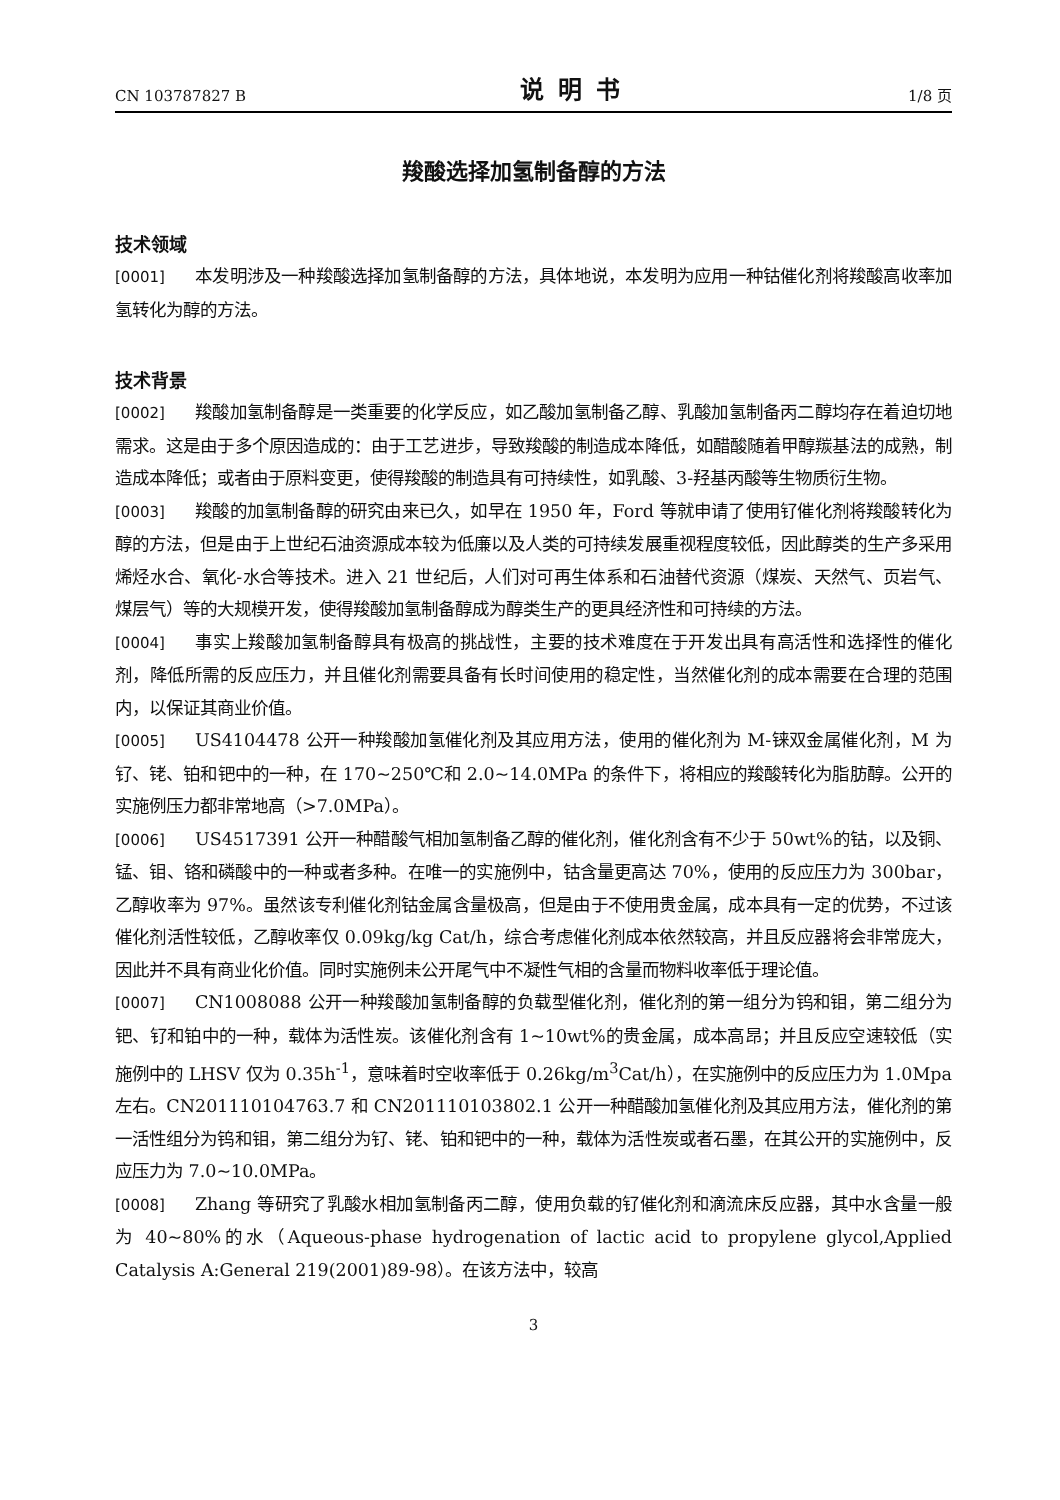CN 103787827 B 说明书 1/8 页
羧酸选择加氢制备醇的方法
技术领域
[0001] 本发明涉及一种羧酸选择加氢制备醇的方法，具体地说，本发明为应用一种钴催化剂将羧酸高收率加氢转化为醇的方法。
技术背景
[0002] 羧酸加氢制备醇是一类重要的化学反应，如乙酸加氢制备乙醇、乳酸加氢制备丙二醇均存在着迫切地需求。这是由于多个原因造成的：由于工艺进步，导致羧酸的制造成本降低，如醋酸随着甲醇羰基法的成熟，制造成本降低；或者由于原料变更，使得羧酸的制造具有可持续性，如乳酸、3-羟基丙酸等生物质衍生物。
[0003] 羧酸的加氢制备醇的研究由来已久，如早在 1950 年，Ford 等就申请了使用钌催化剂将羧酸转化为醇的方法，但是由于上世纪石油资源成本较为低廉以及人类的可持续发展重视程度较低，因此醇类的生产多采用烯烃水合、氧化-水合等技术。进入 21 世纪后，人们对可再生体系和石油替代资源（煤炭、天然气、页岩气、煤层气）等的大规模开发，使得羧酸加氢制备醇成为醇类生产的更具经济性和可持续的方法。
[0004] 事实上羧酸加氢制备醇具有极高的挑战性，主要的技术难度在于开发出具有高活性和选择性的催化剂，降低所需的反应压力，并且催化剂需要具备有长时间使用的稳定性，当然催化剂的成本需要在合理的范围内，以保证其商业价值。
[0005] US4104478 公开一种羧酸加氢催化剂及其应用方法，使用的催化剂为 M-铼双金属催化剂，M 为钌、铑、铂和钯中的一种，在 170~250℃和 2.0~14.0MPa 的条件下，将相应的羧酸转化为脂肪醇。公开的实施例压力都非常地高（>7.0MPa）。
[0006] US4517391 公开一种醋酸气相加氢制备乙醇的催化剂，催化剂含有不少于 50wt%的钴，以及铜、锰、钼、铬和磷酸中的一种或者多种。在唯一的实施例中，钴含量更高达 70%，使用的反应压力为 300bar，乙醇收率为 97%。虽然该专利催化剂钴金属含量极高，但是由于不使用贵金属，成本具有一定的优势，不过该催化剂活性较低，乙醇收率仅 0.09kg/kg Cat/h，综合考虑催化剂成本依然较高，并且反应器将会非常庞大，因此并不具有商业化价值。同时实施例未公开尾气中不凝性气相的含量而物料收率低于理论值。
[0007] CN1008088 公开一种羧酸加氢制备醇的负载型催化剂，催化剂的第一组分为钨和钼，第二组分为钯、钌和铂中的一种，载体为活性炭。该催化剂含有 1~10wt%的贵金属，成本高昂；并且反应空速较低（实施例中的 LHSV 仅为 0.35h<sup>-1</sup>，意味着时空收率低于 0.26kg/m<sup>3</sup>Cat/h），在实施例中的反应压力为 1.0Mpa 左右。CN201110104763.7 和 CN201110103802.1 公开一种醋酸加氢催化剂及其应用方法，催化剂的第一活性组分为钨和钼，第二组分为钌、铑、铂和钯中的一种，载体为活性炭或者石墨，在其公开的实施例中，反应压力为 7.0~10.0MPa。
[0008] Zhang 等研究了乳酸水相加氢制备丙二醇，使用负载的钌催化剂和滴流床反应器，其中水含量一般为 40~80%的水（Aqueous-phase hydrogenation of lactic acid to propylene glycol,Applied Catalysis A:General 219(2001)89-98）。在该方法中，较高
3